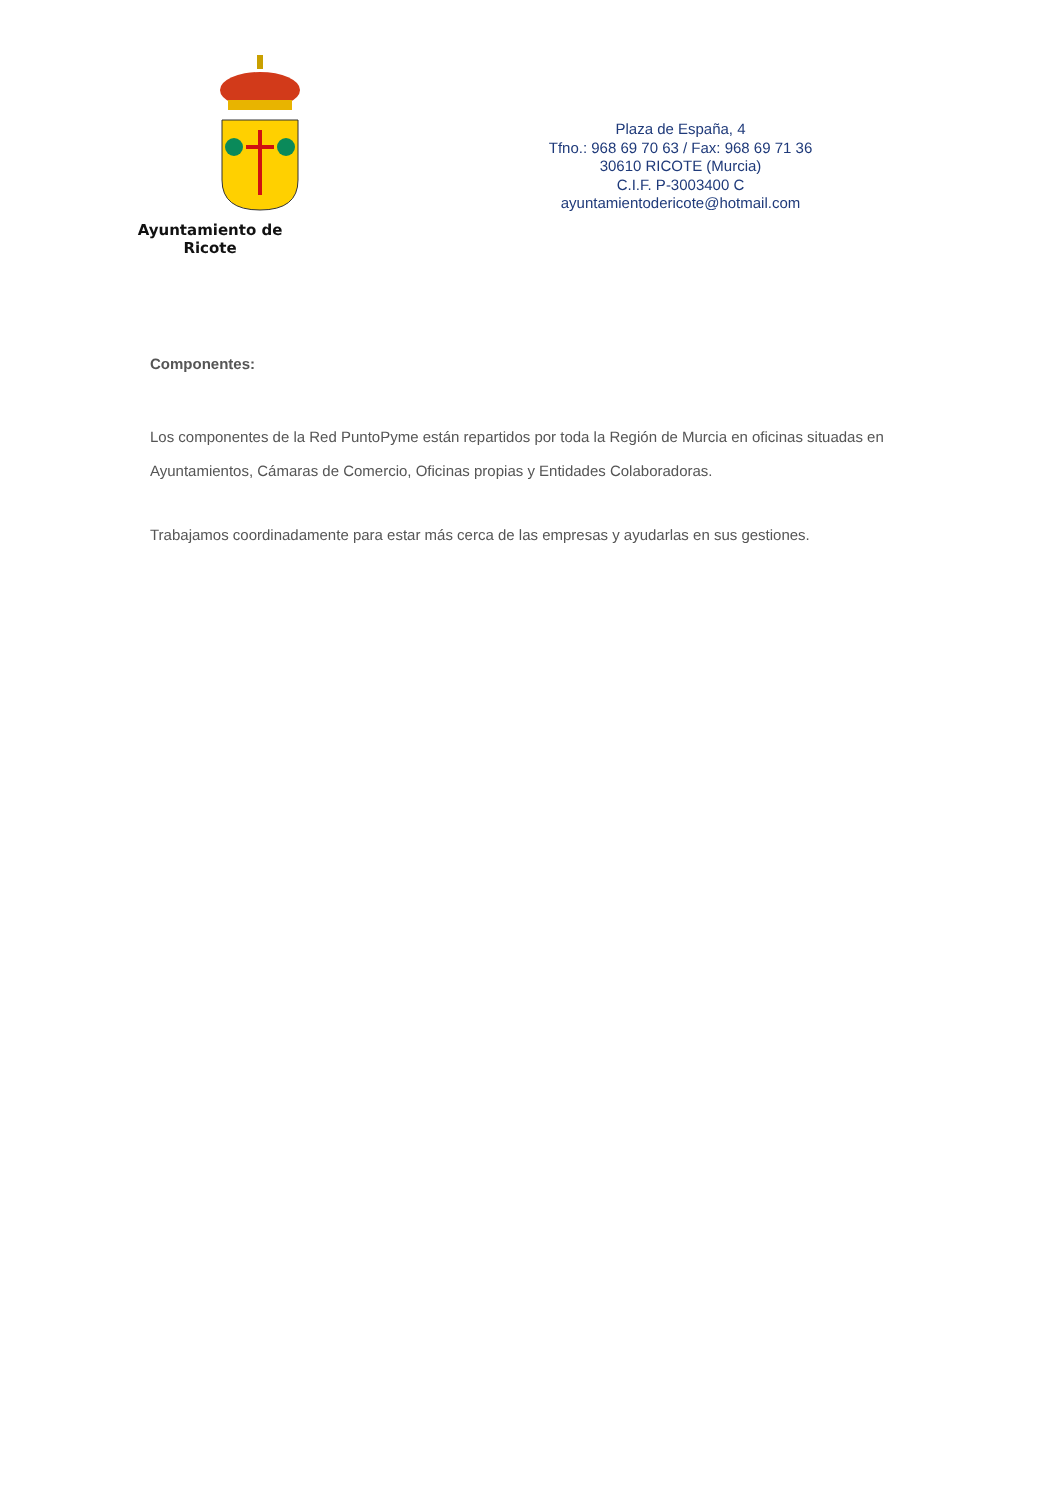Ayuntamiento de Ricote
Plaza de España, 4
Tfno.: 968 69 70 63 / Fax: 968 69 71 36
30610 RICOTE (Murcia)
C.I.F. P-3003400 C
ayuntamientodericote@hotmail.com
Componentes:
Los componentes de la Red PuntoPyme están repartidos por toda la Región de Murcia en oficinas situadas en Ayuntamientos, Cámaras de Comercio, Oficinas propias y Entidades Colaboradoras.
Trabajamos coordinadamente para estar más cerca de las empresas y ayudarlas en sus gestiones.